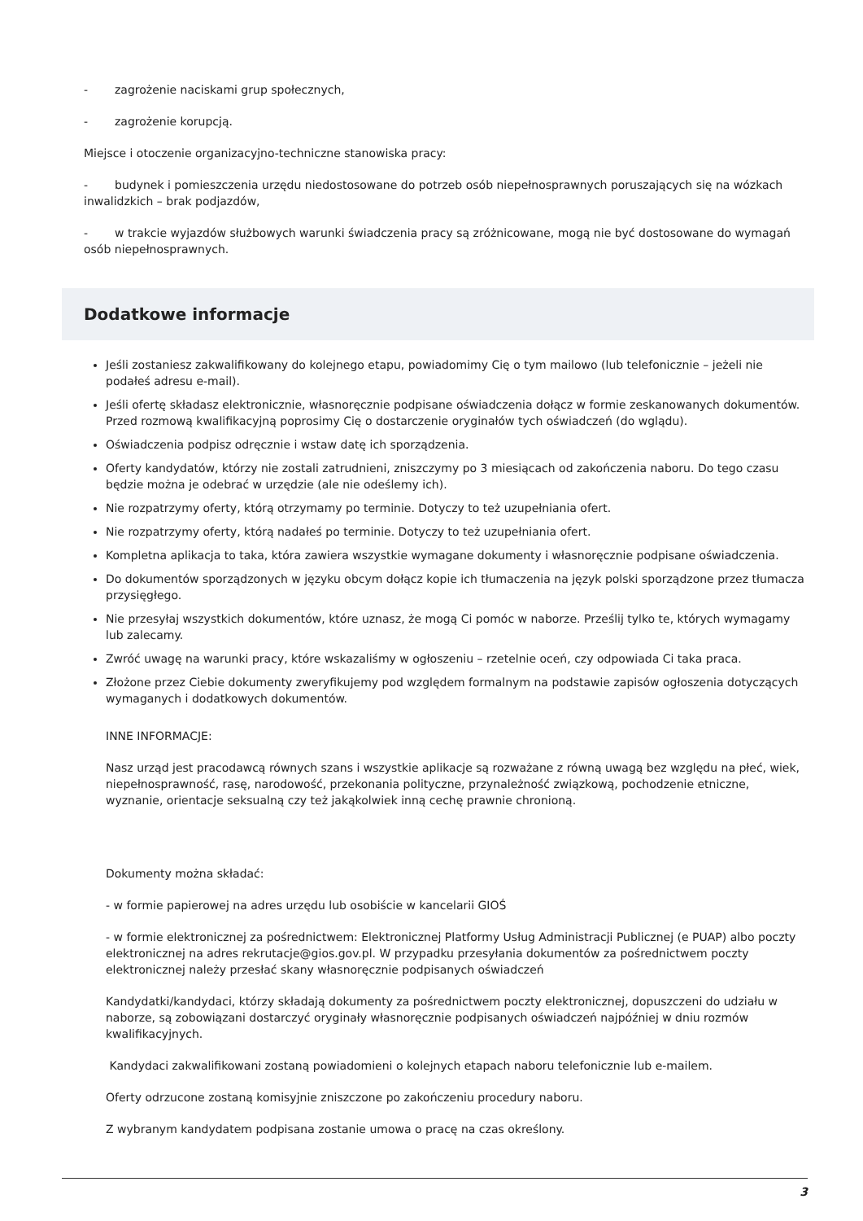- zagrożenie naciskami grup społecznych,
- zagrożenie korupcją.
Miejsce i otoczenie organizacyjno-techniczne stanowiska pracy:
- budynek i pomieszczenia urzędu niedostosowane do potrzeb osób niepełnosprawnych poruszających się na wózkach inwalidzkich – brak podjazdów,
- w trakcie wyjazdów służbowych warunki świadczenia pracy są zróżnicowane, mogą nie być dostosowane do wymagań osób niepełnosprawnych.
Dodatkowe informacje
Jeśli zostaniesz zakwalifikowany do kolejnego etapu, powiadomimy Cię o tym mailowo (lub telefonicznie – jeżeli nie podałeś adresu e-mail).
Jeśli ofertę składasz elektronicznie, własnoręcznie podpisane oświadczenia dołącz w formie zeskanowanych dokumentów. Przed rozmową kwalifikacyjną poprosimy Cię o dostarczenie oryginałów tych oświadczeń (do wglądu).
Oświadczenia podpisz odręcznie i wstaw datę ich sporządzenia.
Oferty kandydatów, którzy nie zostali zatrudnieni, zniszczymy po 3 miesiącach od zakończenia naboru. Do tego czasu będzie można je odebrać w urzędzie (ale nie odeślemy ich).
Nie rozpatrzymy oferty, którą otrzymamy po terminie. Dotyczy to też uzupełniania ofert.
Nie rozpatrzymy oferty, którą nadałeś po terminie. Dotyczy to też uzupełniania ofert.
Kompletna aplikacja to taka, która zawiera wszystkie wymagane dokumenty i własnoręcznie podpisane oświadczenia.
Do dokumentów sporządzonych w języku obcym dołącz kopie ich tłumaczenia na język polski sporządzone przez tłumacza przysięgłego.
Nie przesyłaj wszystkich dokumentów, które uznasz, że mogą Ci pomóc w naborze. Prześlij tylko te, których wymagamy lub zalecamy.
Zwróć uwagę na warunki pracy, które wskazaliśmy w ogłoszeniu – rzetelnie oceń, czy odpowiada Ci taka praca.
Złożone przez Ciebie dokumenty zweryfikujemy pod względem formalnym na podstawie zapisów ogłoszenia dotyczących wymaganych i dodatkowych dokumentów.
INNE INFORMACJE:
Nasz urząd jest pracodawcą równych szans i wszystkie aplikacje są rozważane z równą uwagą bez względu na płeć, wiek, niepełnosprawność, rasę, narodowość, przekonania polityczne, przynależność związkową, pochodzenie etniczne, wyznanie, orientacje seksualną czy też jakąkolwiek inną cechę prawnie chronioną.
Dokumenty można składać:
- w formie papierowej na adres urzędu lub osobiście w kancelarii GIOŚ
- w formie elektronicznej za pośrednictwem: Elektronicznej Platformy Usług Administracji Publicznej (e PUAP) albo poczty elektronicznej na adres rekrutacje@gios.gov.pl. W przypadku przesyłania dokumentów za pośrednictwem poczty elektronicznej należy przesłać skany własnoręcznie podpisanych oświadczeń
Kandydatki/kandydaci, którzy składają dokumenty za pośrednictwem poczty elektronicznej, dopuszczeni do udziału w naborze, są zobowiązani dostarczyć oryginały własnoręcznie podpisanych oświadczeń najpóźniej w dniu rozmów kwalifikacyjnych.
Kandydaci zakwalifikowani zostaną powiadomieni o kolejnych etapach naboru telefonicznie lub e-mailem.
Oferty odrzucone zostaną komisyjnie zniszczone po zakończeniu procedury naboru.
Z wybranym kandydatem podpisana zostanie umowa o pracę na czas określony.
3